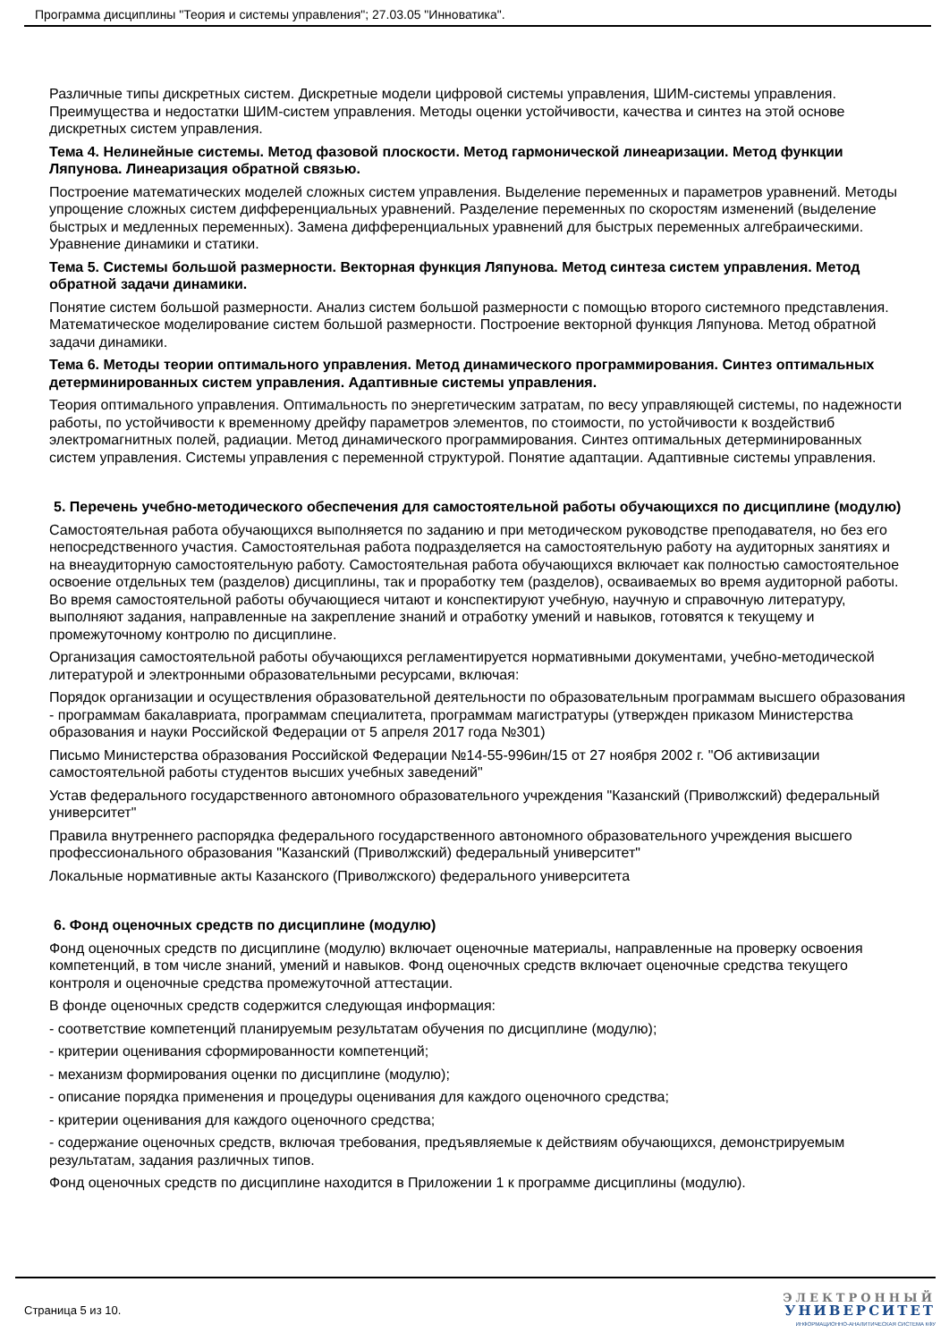Программа дисциплины "Теория и системы управления"; 27.03.05 "Инноватика".
Различные типы дискретных систем. Дискретные модели цифровой системы управления, ШИМ-системы управления. Преимущества и недостатки ШИМ-систем управления. Методы оценки устойчивости, качества и синтез на этой основе дискретных систем управления.
Тема 4. Нелинейные системы. Метод фазовой плоскости. Метод гармонической линеаризации. Метод функции Ляпунова. Линеаризация обратной связью.
Построение математических моделей сложных систем управления. Выделение переменных и параметров уравнений. Методы упрощение сложных систем дифференциальных уравнений. Разделение переменных по скоростям изменений (выделение быстрых и медленных переменных). Замена дифференциальных уравнений для быстрых переменных алгебраическими. Уравнение динамики и статики.
Тема 5. Системы большой размерности. Векторная функция Ляпунова. Метод синтеза систем управления. Метод обратной задачи динамики.
Понятие систем большой размерности. Анализ систем большой размерности с помощью второго системного представления. Математическое моделирование систем большой размерности. Построение векторной функция Ляпунова. Метод обратной задачи динамики.
Тема 6. Методы теории оптимального управления. Метод динамического программирования. Синтез оптимальных детерминированных систем управления. Адаптивные системы управления.
Теория оптимального управления. Оптимальность по энергетическим затратам, по весу управляющей системы, по надежности работы, по устойчивости к временному дрейфу параметров элементов, по стоимости, по устойчивости к воздействиб электромагнитных полей, радиации. Метод динамического программирования. Синтез оптимальных детерминированных систем управления. Системы управления с переменной структурой. Понятие адаптации. Адаптивные системы управления.
5. Перечень учебно-методического обеспечения для самостоятельной работы обучающихся по дисциплине (модулю)
Самостоятельная работа обучающихся выполняется по заданию и при методическом руководстве преподавателя, но без его непосредственного участия. Самостоятельная работа подразделяется на самостоятельную работу на аудиторных занятиях и на внеаудиторную самостоятельную работу. Самостоятельная работа обучающихся включает как полностью самостоятельное освоение отдельных тем (разделов) дисциплины, так и проработку тем (разделов), осваиваемых во время аудиторной работы. Во время самостоятельной работы обучающиеся читают и конспектируют учебную, научную и справочную литературу, выполняют задания, направленные на закрепление знаний и отработку умений и навыков, готовятся к текущему и промежуточному контролю по дисциплине.
Организация самостоятельной работы обучающихся регламентируется нормативными документами, учебно-методической литературой и электронными образовательными ресурсами, включая:
Порядок организации и осуществления образовательной деятельности по образовательным программам высшего образования - программам бакалавриата, программам специалитета, программам магистратуры (утвержден приказом Министерства образования и науки Российской Федерации от 5 апреля 2017 года №301)
Письмо Министерства образования Российской Федерации №14-55-996ин/15 от 27 ноября 2002 г. "Об активизации самостоятельной работы студентов высших учебных заведений"
Устав федерального государственного автономного образовательного учреждения "Казанский (Приволжский) федеральный университет"
Правила внутреннего распорядка федерального государственного автономного образовательного учреждения высшего профессионального образования "Казанский (Приволжский) федеральный университет"
Локальные нормативные акты Казанского (Приволжского) федерального университета
6. Фонд оценочных средств по дисциплине (модулю)
Фонд оценочных средств по дисциплине (модулю) включает оценочные материалы, направленные на проверку освоения компетенций, в том числе знаний, умений и навыков. Фонд оценочных средств включает оценочные средства текущего контроля и оценочные средства промежуточной аттестации.
В фонде оценочных средств содержится следующая информация:
- соответствие компетенций планируемым результатам обучения по дисциплине (модулю);
- критерии оценивания сформированности компетенций;
- механизм формирования оценки по дисциплине (модулю);
- описание порядка применения и процедуры оценивания для каждого оценочного средства;
- критерии оценивания для каждого оценочного средства;
- содержание оценочных средств, включая требования, предъявляемые к действиям обучающихся, демонстрируемым результатам, задания различных типов.
Фонд оценочных средств по дисциплине находится в Приложении 1 к программе дисциплины (модулю).
Страница 5 из 10.
ЭЛЕКТРОННЫЙ
УНИВЕРСИТЕТ
ИНФОРМАЦИОННО-АНАЛИТИЧЕСКАЯ СИСТЕМА КФУ